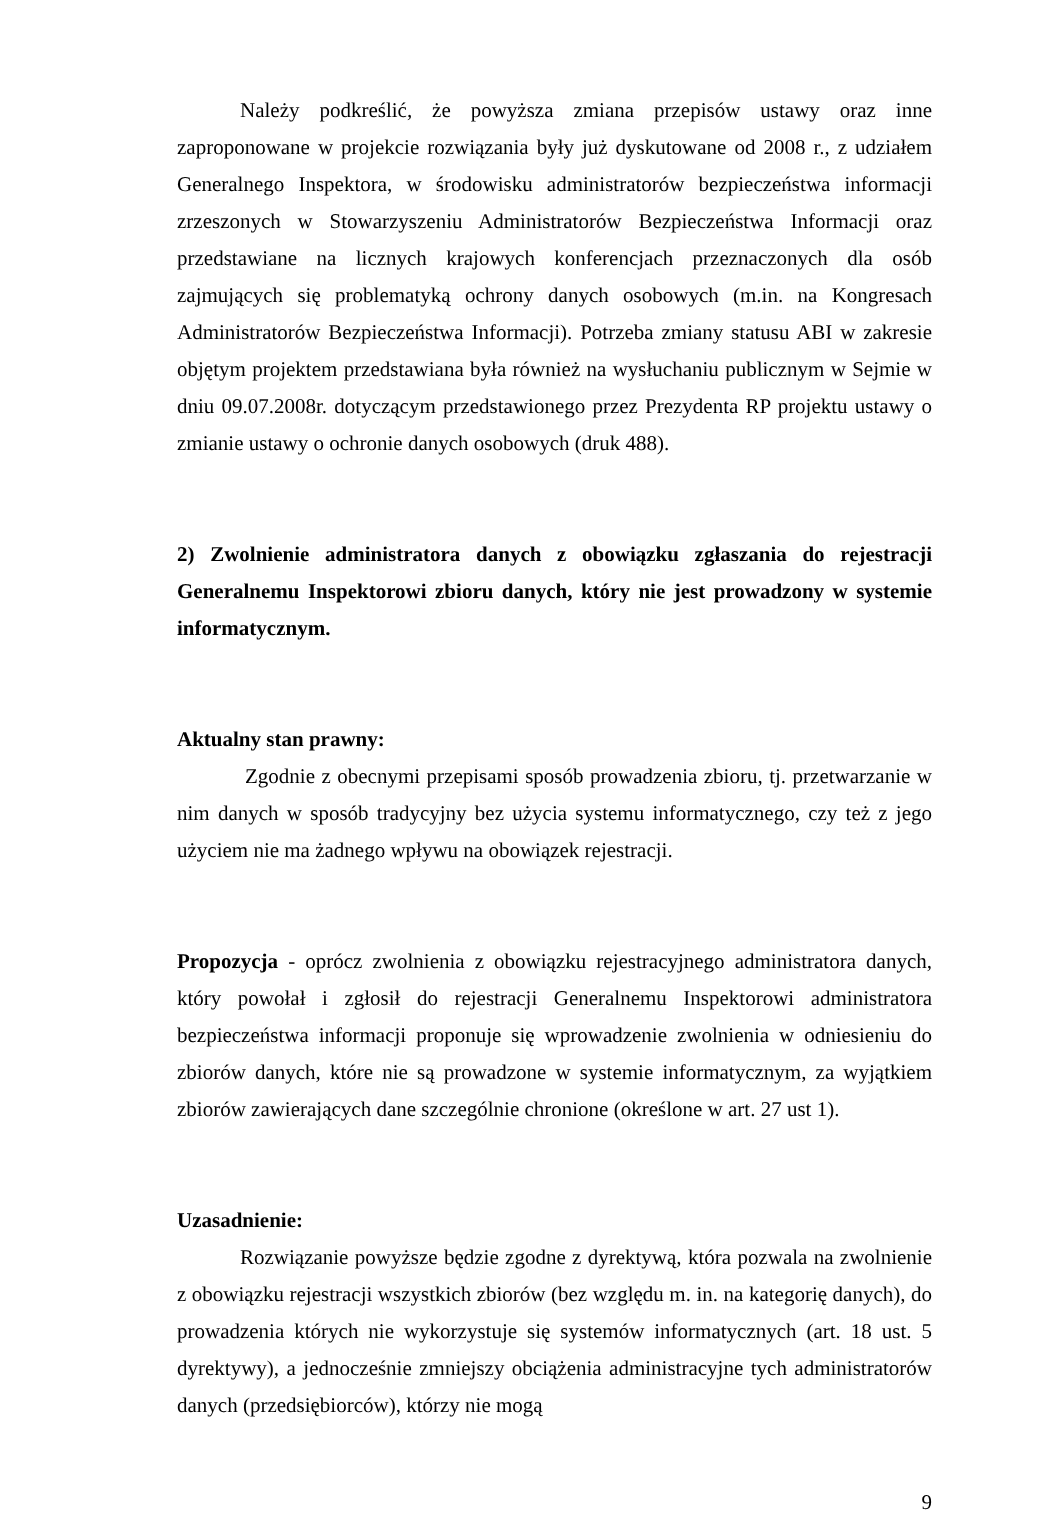Należy podkreślić, że powyższa zmiana przepisów ustawy oraz inne zaproponowane w projekcie rozwiązania były już dyskutowane od 2008 r., z udziałem Generalnego Inspektora, w środowisku administratorów bezpieczeństwa informacji zrzeszonych w Stowarzyszeniu Administratorów Bezpieczeństwa Informacji oraz przedstawiane na licznych krajowych konferencjach przeznaczonych dla osób zajmujących się problematyką ochrony danych osobowych (m.in. na Kongresach Administratorów Bezpieczeństwa Informacji). Potrzeba zmiany statusu ABI w zakresie objętym projektem przedstawiana była również na wysłuchaniu publicznym w Sejmie w dniu 09.07.2008r. dotyczącym przedstawionego przez Prezydenta RP projektu ustawy o zmianie ustawy o ochronie danych osobowych (druk 488).
2) Zwolnienie administratora danych z obowiązku zgłaszania do rejestracji Generalnemu Inspektorowi zbioru danych, który nie jest prowadzony w systemie informatycznym.
Aktualny stan prawny:
Zgodnie z obecnymi przepisami sposób prowadzenia zbioru, tj. przetwarzanie w nim danych w sposób tradycyjny bez użycia systemu informatycznego, czy też z jego użyciem nie ma żadnego wpływu na obowiązek rejestracji.
Propozycja - oprócz zwolnienia z obowiązku rejestracyjnego administratora danych, który powołał i zgłosił do rejestracji Generalnemu Inspektorowi administratora bezpieczeństwa informacji proponuje się wprowadzenie zwolnienia w odniesieniu do zbiorów danych, które nie są prowadzone w systemie informatycznym, za wyjątkiem zbiorów zawierających dane szczególnie chronione (określone w art. 27 ust 1).
Uzasadnienie:
Rozwiązanie powyższe będzie zgodne z dyrektywą, która pozwala na zwolnienie z obowiązku rejestracji wszystkich zbiorów (bez względu m. in. na kategorię danych), do prowadzenia których nie wykorzystuje się systemów informatycznych (art. 18 ust. 5 dyrektywy), a jednocześnie zmniejszy obciążenia administracyjne tych administratorów danych (przedsiębiorców), którzy nie mogą
9